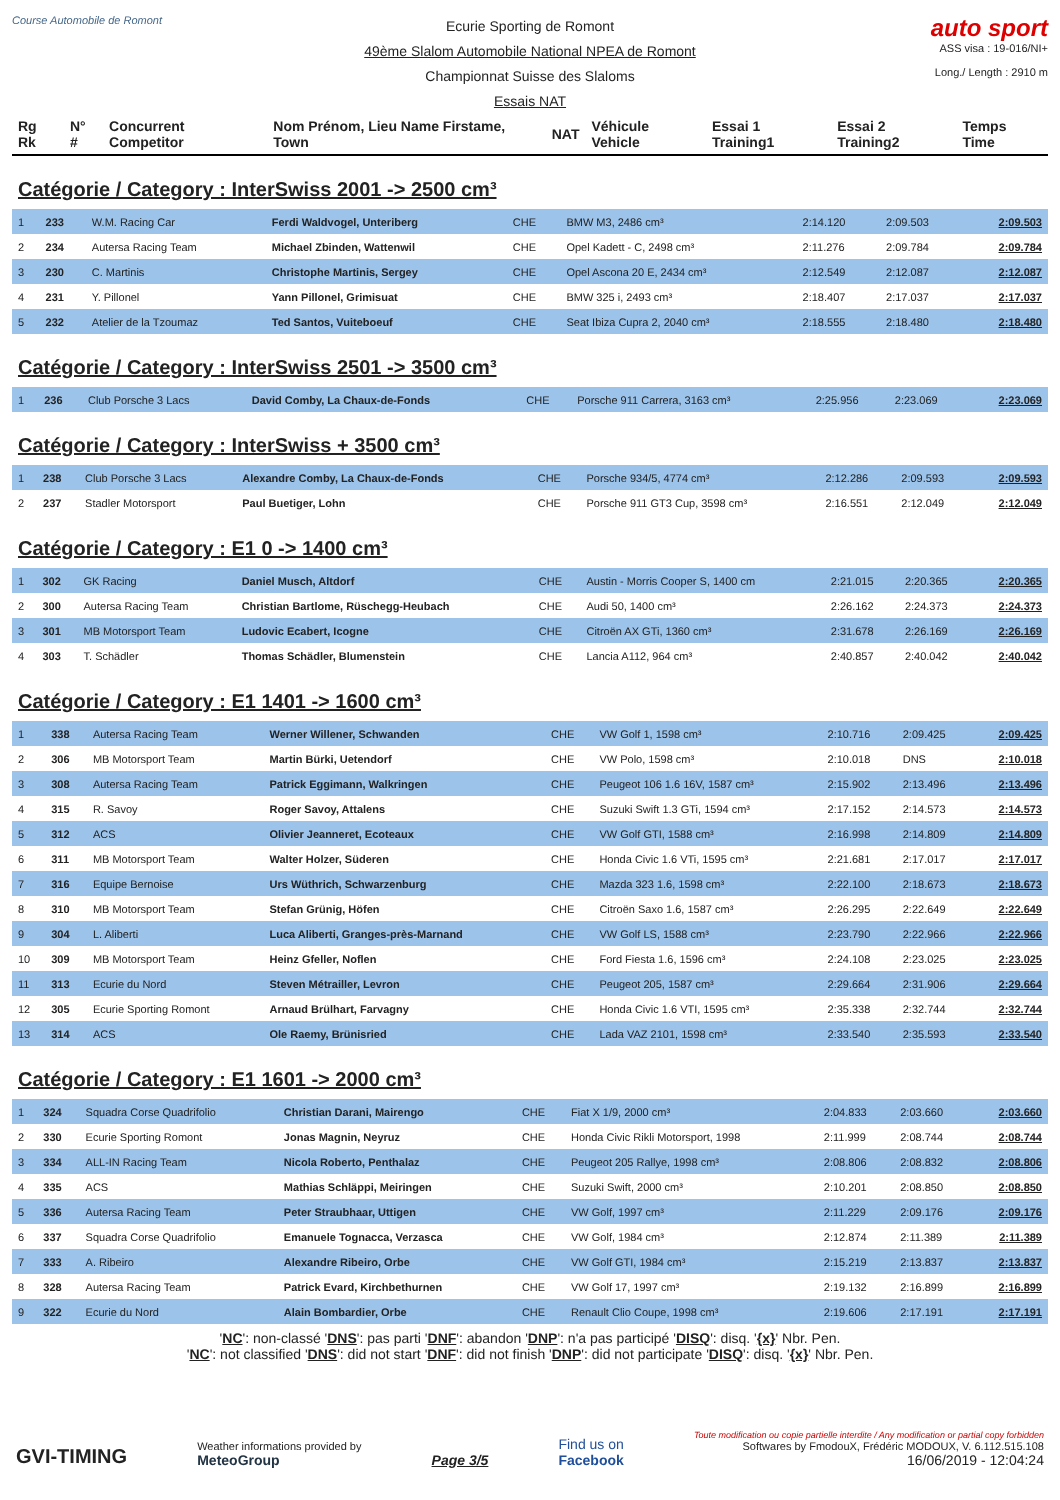Course Automobile de Romont
Ecurie Sporting de Romont
49ème Slalom Automobile National NPEA de Romont
Championnat Suisse des Slaloms
Essais NAT
auto sport
ASS visa : 19-016/NI+
Long./ Length : 2910 m
| Rg Rk | N° # | Concurrent Competitor | Nom Prénom, Lieu Name Firstame, Town | NAT | Véhicule Vehicle | Essai 1 Training1 | Essai 2 Training2 | Temps Time |
Catégorie / Category : InterSwiss 2001 -> 2500 cm³
| 1 | 233 | W.M. Racing Car | Ferdi Waldvogel, Unteriberg | CHE | BMW M3, 2486 cm³ | 2:14.120 | 2:09.503 | 2:09.503 |
| 2 | 234 | Autersa Racing Team | Michael Zbinden, Wattenwil | CHE | Opel Kadett - C, 2498 cm³ | 2:11.276 | 2:09.784 | 2:09.784 |
| 3 | 230 | C. Martinis | Christophe Martinis, Sergey | CHE | Opel Ascona 20 E, 2434 cm³ | 2:12.549 | 2:12.087 | 2:12.087 |
| 4 | 231 | Y. Pillonel | Yann Pillonel, Grimisuat | CHE | BMW 325 i, 2493 cm³ | 2:18.407 | 2:17.037 | 2:17.037 |
| 5 | 232 | Atelier de la Tzoumaz | Ted Santos, Vuiteboeuf | CHE | Seat Ibiza Cupra 2, 2040 cm³ | 2:18.555 | 2:18.480 | 2:18.480 |
Catégorie / Category : InterSwiss 2501 -> 3500 cm³
| 1 | 236 | Club Porsche 3 Lacs | David Comby, La Chaux-de-Fonds | CHE | Porsche 911 Carrera, 3163 cm³ | 2:25.956 | 2:23.069 | 2:23.069 |
Catégorie / Category : InterSwiss + 3500 cm³
| 1 | 238 | Club Porsche 3 Lacs | Alexandre Comby, La Chaux-de-Fonds | CHE | Porsche 934/5, 4774 cm³ | 2:12.286 | 2:09.593 | 2:09.593 |
| 2 | 237 | Stadler Motorsport | Paul Buetiger, Lohn | CHE | Porsche 911 GT3 Cup, 3598 cm³ | 2:16.551 | 2:12.049 | 2:12.049 |
Catégorie / Category : E1 0 -> 1400 cm³
| 1 | 302 | GK Racing | Daniel Musch, Altdorf | CHE | Austin - Morris Cooper S, 1400 cm | 2:21.015 | 2:20.365 | 2:20.365 |
| 2 | 300 | Autersa Racing Team | Christian Bartlome, Rüschegg-Heubach | CHE | Audi 50, 1400 cm³ | 2:26.162 | 2:24.373 | 2:24.373 |
| 3 | 301 | MB Motorsport Team | Ludovic Ecabert, Icogne | CHE | Citroën AX GTi, 1360 cm³ | 2:31.678 | 2:26.169 | 2:26.169 |
| 4 | 303 | T. Schädler | Thomas Schädler, Blumenstein | CHE | Lancia A112, 964 cm³ | 2:40.857 | 2:40.042 | 2:40.042 |
Catégorie / Category : E1 1401 -> 1600 cm³
| 1 | 338 | Autersa Racing Team | Werner Willener, Schwanden | CHE | VW Golf 1, 1598 cm³ | 2:10.716 | 2:09.425 | 2:09.425 |
| 2 | 306 | MB Motorsport Team | Martin Bürki, Uetendorf | CHE | VW Polo, 1598 cm³ | 2:10.018 | DNS | 2:10.018 |
| 3 | 308 | Autersa Racing Team | Patrick Eggimann, Walkringen | CHE | Peugeot 106 1.6 16V, 1587 cm³ | 2:15.902 | 2:13.496 | 2:13.496 |
| 4 | 315 | R. Savoy | Roger Savoy, Attalens | CHE | Suzuki Swift 1.3 GTi, 1594 cm³ | 2:17.152 | 2:14.573 | 2:14.573 |
| 5 | 312 | ACS | Olivier Jeanneret, Ecoteaux | CHE | VW Golf GTI, 1588 cm³ | 2:16.998 | 2:14.809 | 2:14.809 |
| 6 | 311 | MB Motorsport Team | Walter Holzer, Süderen | CHE | Honda Civic 1.6 VTi, 1595 cm³ | 2:21.681 | 2:17.017 | 2:17.017 |
| 7 | 316 | Equipe Bernoise | Urs Wüthrich, Schwarzenburg | CHE | Mazda 323 1.6, 1598 cm³ | 2:22.100 | 2:18.673 | 2:18.673 |
| 8 | 310 | MB Motorsport Team | Stefan Grünig, Höfen | CHE | Citroën Saxo 1.6, 1587 cm³ | 2:26.295 | 2:22.649 | 2:22.649 |
| 9 | 304 | L. Aliberti | Luca Aliberti, Granges-près-Marnand | CHE | VW Golf LS, 1588 cm³ | 2:23.790 | 2:22.966 | 2:22.966 |
| 10 | 309 | MB Motorsport Team | Heinz Gfeller, Noflen | CHE | Ford Fiesta 1.6, 1596 cm³ | 2:24.108 | 2:23.025 | 2:23.025 |
| 11 | 313 | Ecurie du Nord | Steven Métrailler, Levron | CHE | Peugeot 205, 1587 cm³ | 2:29.664 | 2:31.906 | 2:29.664 |
| 12 | 305 | Ecurie Sporting Romont | Arnaud Brülhart, Farvagny | CHE | Honda Civic 1.6 VTI, 1595 cm³ | 2:35.338 | 2:32.744 | 2:32.744 |
| 13 | 314 | ACS | Ole Raemy, Brünisried | CHE | Lada VAZ 2101, 1598 cm³ | 2:33.540 | 2:35.593 | 2:33.540 |
Catégorie / Category : E1 1601 -> 2000 cm³
| 1 | 324 | Squadra Corse Quadrifolio | Christian Darani, Mairengo | CHE | Fiat X 1/9, 2000 cm³ | 2:04.833 | 2:03.660 | 2:03.660 |
| 2 | 330 | Ecurie Sporting Romont | Jonas Magnin, Neyruz | CHE | Honda Civic Rikli Motorsport, 1998 | 2:11.999 | 2:08.744 | 2:08.744 |
| 3 | 334 | ALL-IN Racing Team | Nicola Roberto, Penthalaz | CHE | Peugeot 205 Rallye, 1998 cm³ | 2:08.806 | 2:08.832 | 2:08.806 |
| 4 | 335 | ACS | Mathias Schläppi, Meiringen | CHE | Suzuki Swift, 2000 cm³ | 2:10.201 | 2:08.850 | 2:08.850 |
| 5 | 336 | Autersa Racing Team | Peter Straubhaar, Uttigen | CHE | VW Golf, 1997 cm³ | 2:11.229 | 2:09.176 | 2:09.176 |
| 6 | 337 | Squadra Corse Quadrifolio | Emanuele Tognacca, Verzasca | CHE | VW Golf, 1984 cm³ | 2:12.874 | 2:11.389 | 2:11.389 |
| 7 | 333 | A. Ribeiro | Alexandre Ribeiro, Orbe | CHE | VW Golf GTI, 1984 cm³ | 2:15.219 | 2:13.837 | 2:13.837 |
| 8 | 328 | Autersa Racing Team | Patrick Evard, Kirchbethurnen | CHE | VW Golf 17, 1997 cm³ | 2:19.132 | 2:16.899 | 2:16.899 |
| 9 | 322 | Ecurie du Nord | Alain Bombardier, Orbe | CHE | Renault Clio Coupe, 1998 cm³ | 2:19.606 | 2:17.191 | 2:17.191 |
'NC': non-classé 'DNS': pas parti 'DNF': abandon 'DNP': n'a pas participé 'DISQ': disq. '{x}' Nbr. Pen.
'NC': not classified 'DNS': did not start 'DNF': did not finish 'DNP': did not participate 'DISQ': disq. '{x}' Nbr. Pen.
GVI-TIMING
Weather informations provided by
MeteoGroup
Page 3/5
Find us on
Facebook
Toute modification ou copie partielle interdite / Any modification or partial copy forbidden
Softwares by FmodouX, Frédéric MODOUX, V. 6.112.515.108
16/06/2019 - 12:04:24